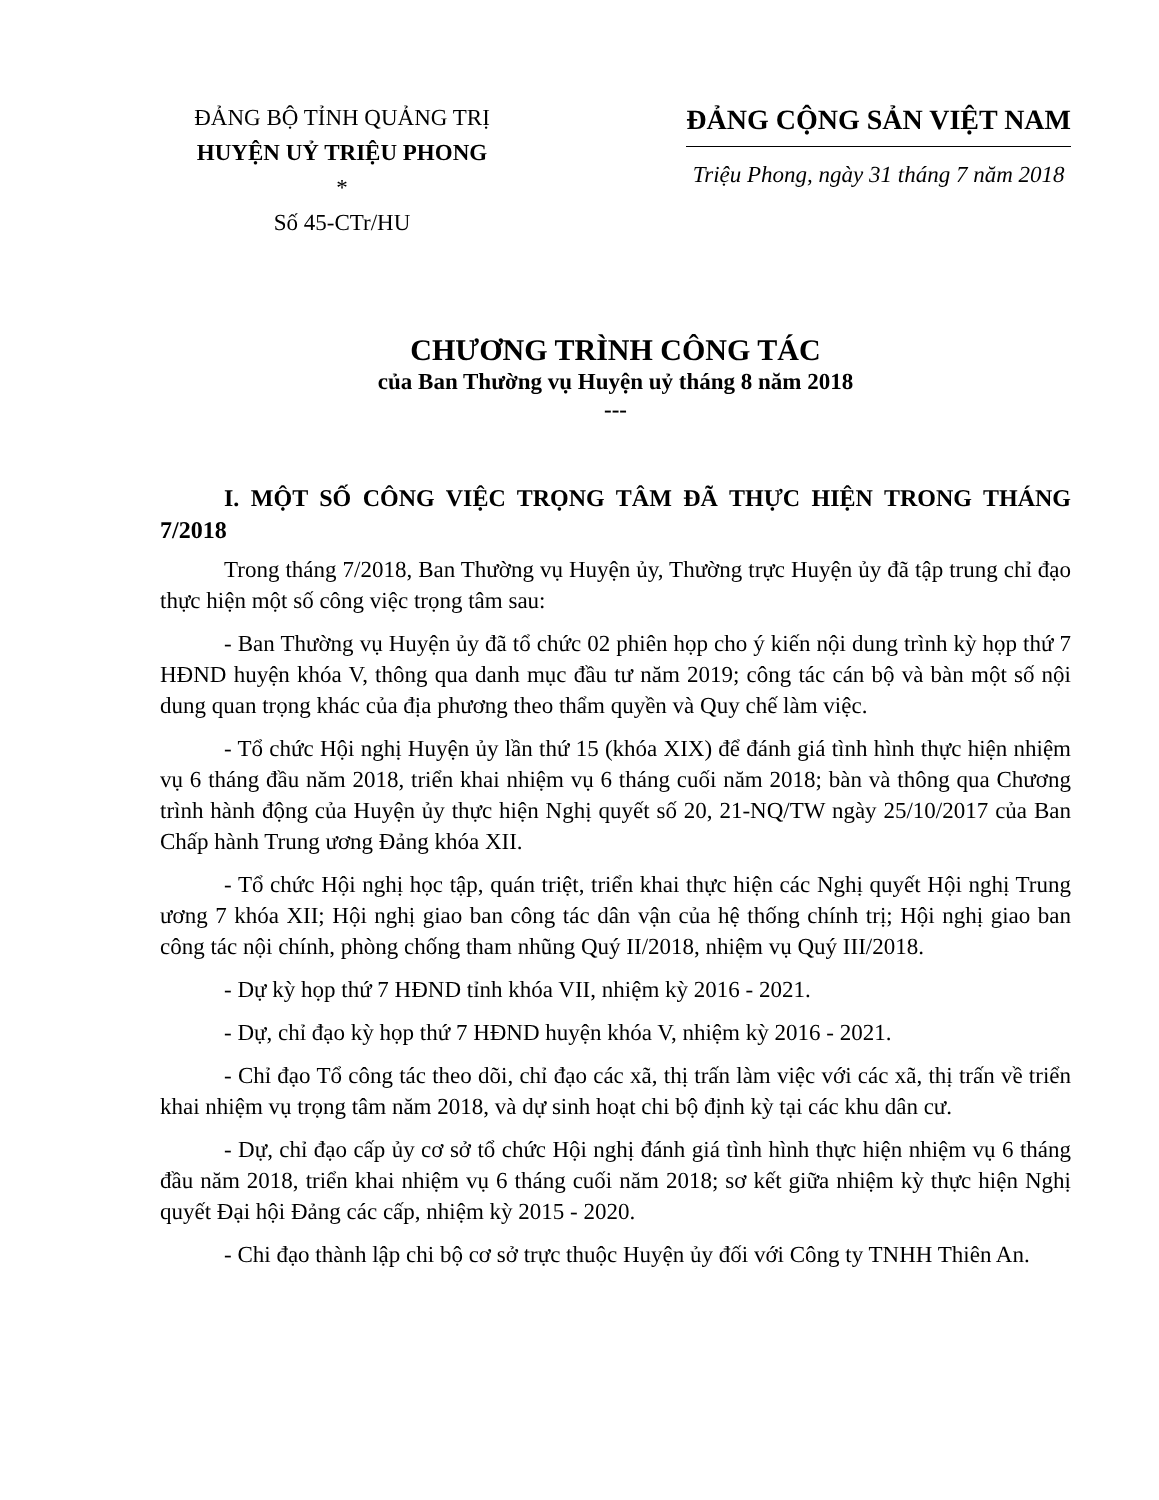ĐẢNG BỘ TỈNH QUẢNG TRỊ
HUYỆN UỶ TRIỆU PHONG
*
Số 45-CTr/HU
ĐẢNG CỘNG SẢN VIỆT NAM
Triệu Phong, ngày 31 tháng 7 năm 2018
CHƯƠNG TRÌNH CÔNG TÁC
của Ban Thường vụ Huyện uỷ tháng 8 năm 2018
---
I. MỘT SỐ CÔNG VIỆC TRỌNG TÂM ĐÃ THỰC HIỆN TRONG THÁNG 7/2018
Trong tháng 7/2018, Ban Thường vụ Huyện ủy, Thường trực Huyện ủy đã tập trung chỉ đạo thực hiện một số công việc trọng tâm sau:
- Ban Thường vụ Huyện ủy đã tổ chức 02 phiên họp cho ý kiến nội dung trình kỳ họp thứ 7 HĐND huyện khóa V, thông qua danh mục đầu tư năm 2019; công tác cán bộ và bàn một số nội dung quan trọng khác của địa phương theo thẩm quyền và Quy chế làm việc.
- Tổ chức Hội nghị Huyện ủy lần thứ 15 (khóa XIX) để đánh giá tình hình thực hiện nhiệm vụ 6 tháng đầu năm 2018, triển khai nhiệm vụ 6 tháng cuối năm 2018; bàn và thông qua Chương trình hành động của Huyện ủy thực hiện Nghị quyết số 20, 21-NQ/TW ngày 25/10/2017 của Ban Chấp hành Trung ương Đảng khóa XII.
- Tổ chức Hội nghị học tập, quán triệt, triển khai thực hiện các Nghị quyết Hội nghị Trung ương 7 khóa XII; Hội nghị giao ban công tác dân vận của hệ thống chính trị; Hội nghị giao ban công tác nội chính, phòng chống tham nhũng Quý II/2018, nhiệm vụ Quý III/2018.
- Dự kỳ họp thứ 7 HĐND tỉnh khóa VII, nhiệm kỳ 2016 - 2021.
- Dự, chỉ đạo kỳ họp thứ 7 HĐND huyện khóa V, nhiệm kỳ 2016 - 2021.
- Chỉ đạo Tổ công tác theo dõi, chỉ đạo các xã, thị trấn làm việc với các xã, thị trấn về triển khai nhiệm vụ trọng tâm năm 2018, và dự sinh hoạt chi bộ định kỳ tại các khu dân cư.
- Dự, chỉ đạo cấp ủy cơ sở tổ chức Hội nghị đánh giá tình hình thực hiện nhiệm vụ 6 tháng đầu năm 2018, triển khai nhiệm vụ 6 tháng cuối năm 2018; sơ kết giữa nhiệm kỳ thực hiện Nghị quyết Đại hội Đảng các cấp, nhiệm kỳ 2015 - 2020.
- Chi đạo thành lập chi bộ cơ sở trực thuộc Huyện ủy đối với Công ty TNHH Thiên An.